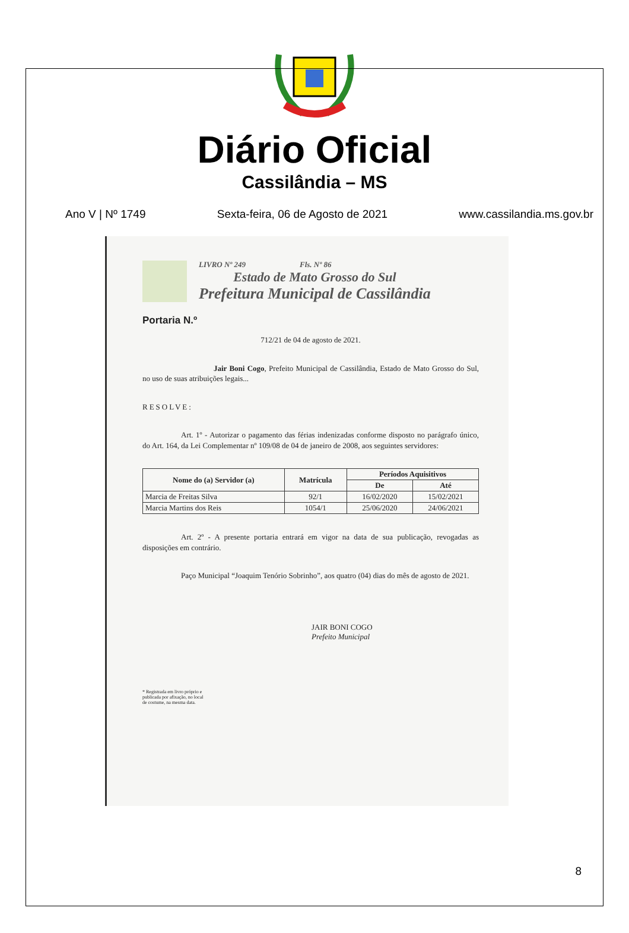Diário Oficial
Cassilândia – MS
Ano V | Nº 1749 Sexta-feira, 06 de Agosto de 2021 www.cassilandia.ms.gov.br
LIVRO Nº 249 Fls. Nº 86
Estado de Mato Grosso do Sul
Prefeitura Municipal de Cassilândia
Portaria N.º
712/21 de 04 de agosto de 2021.
Jair Boni Cogo, Prefeito Municipal de Cassilândia, Estado de Mato Grosso do Sul, no uso de suas atribuições legais...
RESOLVE:
Art. 1º - Autorizar o pagamento das férias indenizadas conforme disposto no parágrafo único, do Art. 164, da Lei Complementar nº 109/08 de 04 de janeiro de 2008, aos seguintes servidores:
| Nome do (a) Servidor (a) | Matrícula | Períodos Aquisitivos | |
| --- | --- | --- | --- |
| | | De | Até |
| Marcia de Freitas Silva | 92/1 | 16/02/2020 | 15/02/2021 |
| Marcia Martins dos Reis | 1054/1 | 25/06/2020 | 24/06/2021 |
Art. 2º - A presente portaria entrará em vigor na data de sua publicação, revogadas as disposições em contrário.
Paço Municipal “Joaquim Tenório Sobrinho”, aos quatro (04) dias do mês de agosto de 2021.
JAIR BONI COGO
Prefeito Municipal
* Registrada em livro próprio e
publicada por afixação, no local
de costume, na mesma data.
8